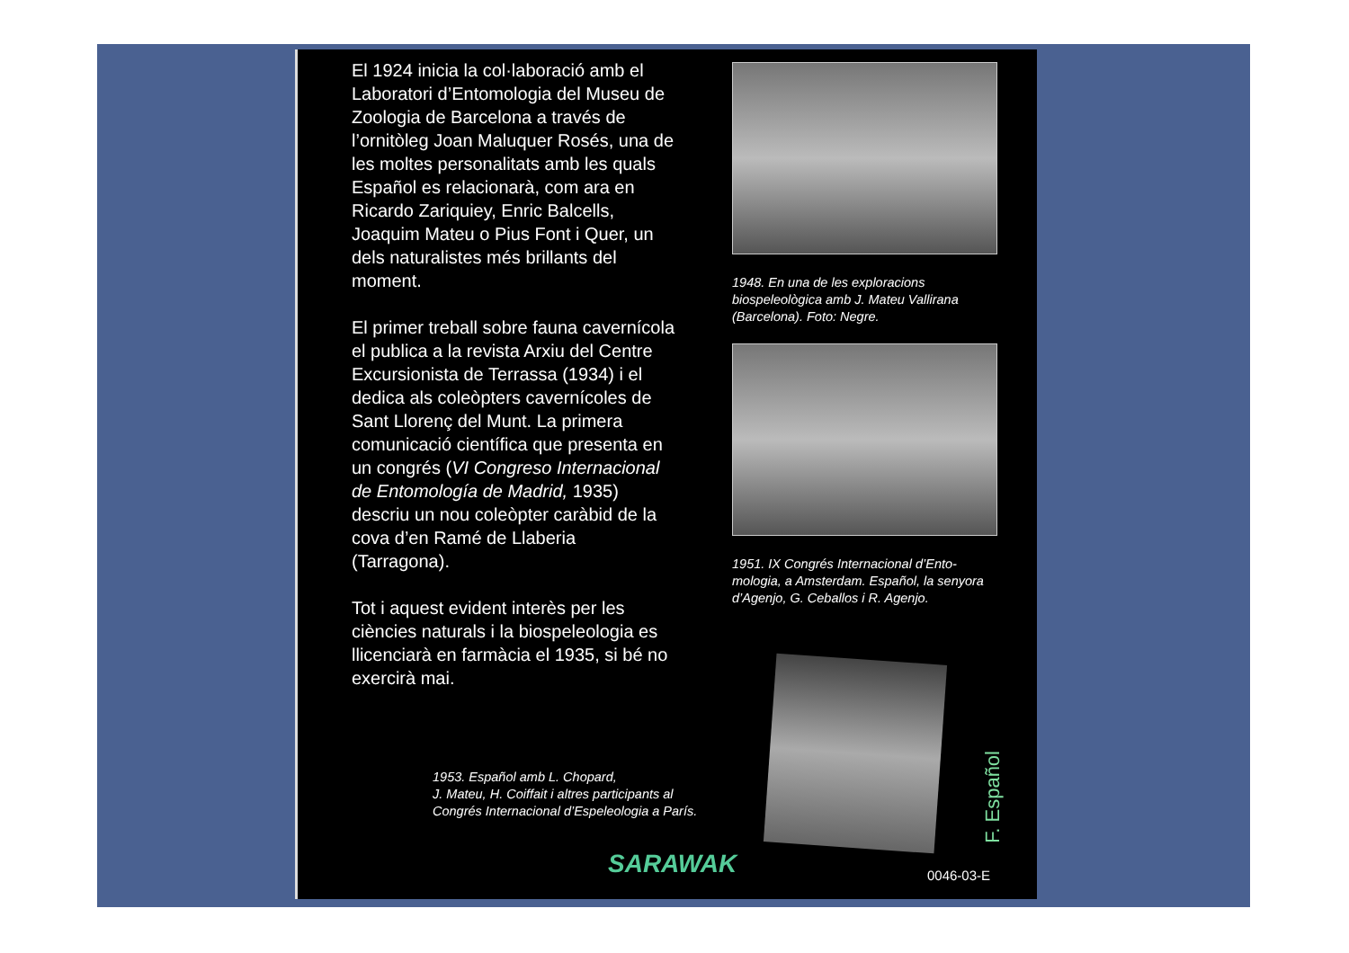El 1924 inicia la col·laboració amb el Laboratori d’Entomologia del Museu de Zoologia de Barcelona a través de l’ornitòleg Joan Maluquer Rosés, una de les moltes personalitats amb les quals Español es relacionarà, com ara en Ricardo Zariquiey, Enric Balcells, Joaquim Mateu o Pius Font i Quer, un dels naturalistes més brillants del moment.
El primer treball sobre fauna cavernícola el publica a la revista Arxiu del Centre Excursionista de Terrassa (1934) i el dedica als coleòpters cavernícoles de Sant Llorenç del Munt. La primera comunicació científica que presenta en un congrés (VI Congreso Internacional de Entomología de Madrid, 1935) descriu un nou coleòpter caràbid de la cova d’en Ramé de Llaberia (Tarragona).
Tot i aquest evident interès per les ciències naturals i la biospeleologia es llicenciarà en farmàcia el 1935, si bé no exercirà mai.
1948. En una de les exploracions biospeleològica amb J. Mateu Vallirana (Barcelona). Foto: Negre.
1951. IX Congrés Internacional d’Ento-mologia, a Amsterdam. Español, la senyora d’Agenjo, G. Ceballos i R. Agenjo.
1953. Español amb L. Chopard,
J. Mateu, H. Coiffait i altres participants al
Congrés Internacional d’Espeleologia a París.
F. Español
SARAWAK 0046-03-E